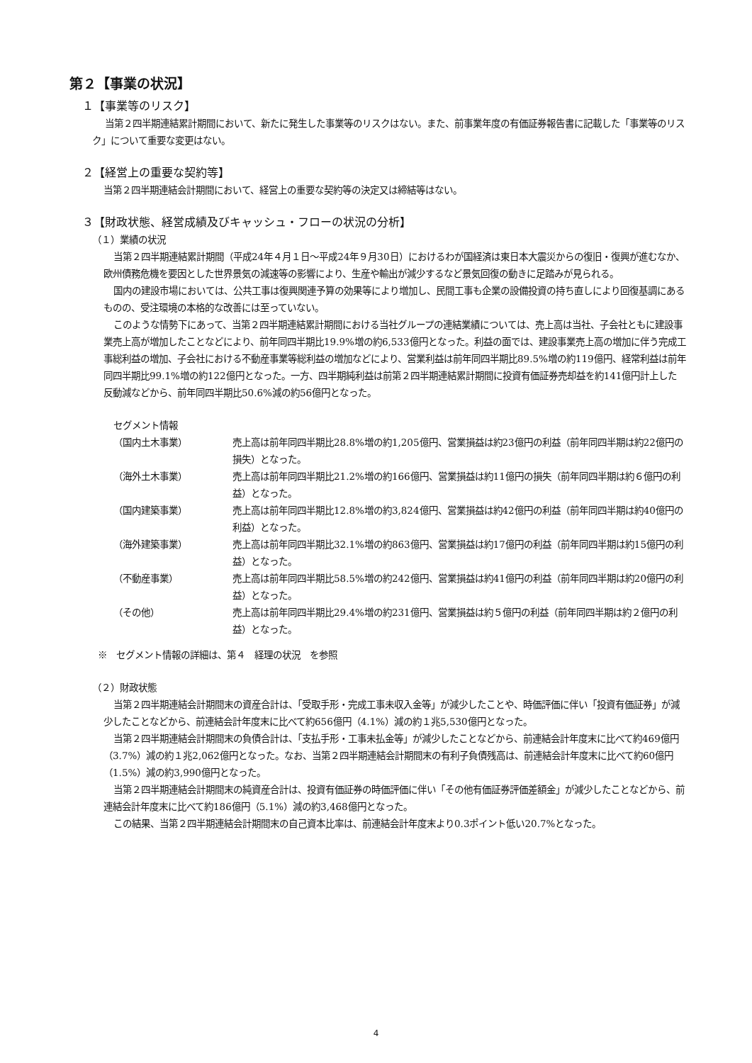第２【事業の状況】
１【事業等のリスク】
当第２四半期連結累計期間において、新たに発生した事業等のリスクはない。また、前事業年度の有価証券報告書に記載した「事業等のリスク」について重要な変更はない。
２【経営上の重要な契約等】
当第２四半期連結会計期間において、経営上の重要な契約等の決定又は締結等はない。
３【財政状態、経営成績及びキャッシュ・フローの状況の分析】
（１）業績の状況
当第２四半期連結累計期間（平成24年４月１日～平成24年９月30日）におけるわが国経済は東日本大震災からの復旧・復興が進むなか、欧州債務危機を要因とした世界景気の減速等の影響により、生産や輸出が減少するなど景気回復の動きに足踏みが見られる。
国内の建設市場においては、公共工事は復興関連予算の効果等により増加し、民間工事も企業の設備投資の持ち直しにより回復基調にあるものの、受注環境の本格的な改善には至っていない。
このような情勢下にあって、当第２四半期連結累計期間における当社グループの連結業績については、売上高は当社、子会社ともに建設事業売上高が増加したことなどにより、前年同四半期比19.9%増の約6,533億円となった。利益の面では、建設事業売上高の増加に伴う完成工事総利益の増加、子会社における不動産事業等総利益の増加などにより、営業利益は前年同四半期比89.5%増の約119億円、経常利益は前年同四半期比99.1%増の約122億円となった。一方、四半期純利益は前第２四半期連結累計期間に投資有価証券売却益を約141億円計上した反動減などから、前年同四半期比50.6%減の約56億円となった。
セグメント情報
| （国内土木事業） | 売上高は前年同四半期比28.8%増の約1,205億円、営業損益は約23億円の利益（前年同四半期は約22億円の損失）となった。 |
| （海外土木事業） | 売上高は前年同四半期比21.2%増の約166億円、営業損益は約11億円の損失（前年同四半期は約６億円の利益）となった。 |
| （国内建築事業） | 売上高は前年同四半期比12.8%増の約3,824億円、営業損益は約42億円の利益（前年同四半期は約40億円の利益）となった。 |
| （海外建築事業） | 売上高は前年同四半期比32.1%増の約863億円、営業損益は約17億円の利益（前年同四半期は約15億円の利益）となった。 |
| （不動産事業） | 売上高は前年同四半期比58.5%増の約242億円、営業損益は約41億円の利益（前年同四半期は約20億円の利益）となった。 |
| （その他） | 売上高は前年同四半期比29.4%増の約231億円、営業損益は約５億円の利益（前年同四半期は約２億円の利益）となった。 |
※　セグメント情報の詳細は、第４　経理の状況　を参照
（２）財政状態
当第２四半期連結会計期間末の資産合計は、「受取手形・完成工事未収入金等」が減少したことや、時価評価に伴い「投資有価証券」が減少したことなどから、前連結会計年度末に比べて約656億円（4.1%）減の約１兆5,530億円となった。
当第２四半期連結会計期間末の負債合計は、「支払手形・工事未払金等」が減少したことなどから、前連結会計年度末に比べて約469億円（3.7%）減の約１兆2,062億円となった。なお、当第２四半期連結会計期間末の有利子負債残高は、前連結会計年度末に比べて約60億円（1.5%）減の約3,990億円となった。
当第２四半期連結会計期間末の純資産合計は、投資有価証券の時価評価に伴い「その他有価証券評価差額金」が減少したことなどから、前連結会計年度末に比べて約186億円（5.1%）減の約3,468億円となった。
この結果、当第２四半期連結会計期間末の自己資本比率は、前連結会計年度末より0.3ポイント低い20.7%となった。
4